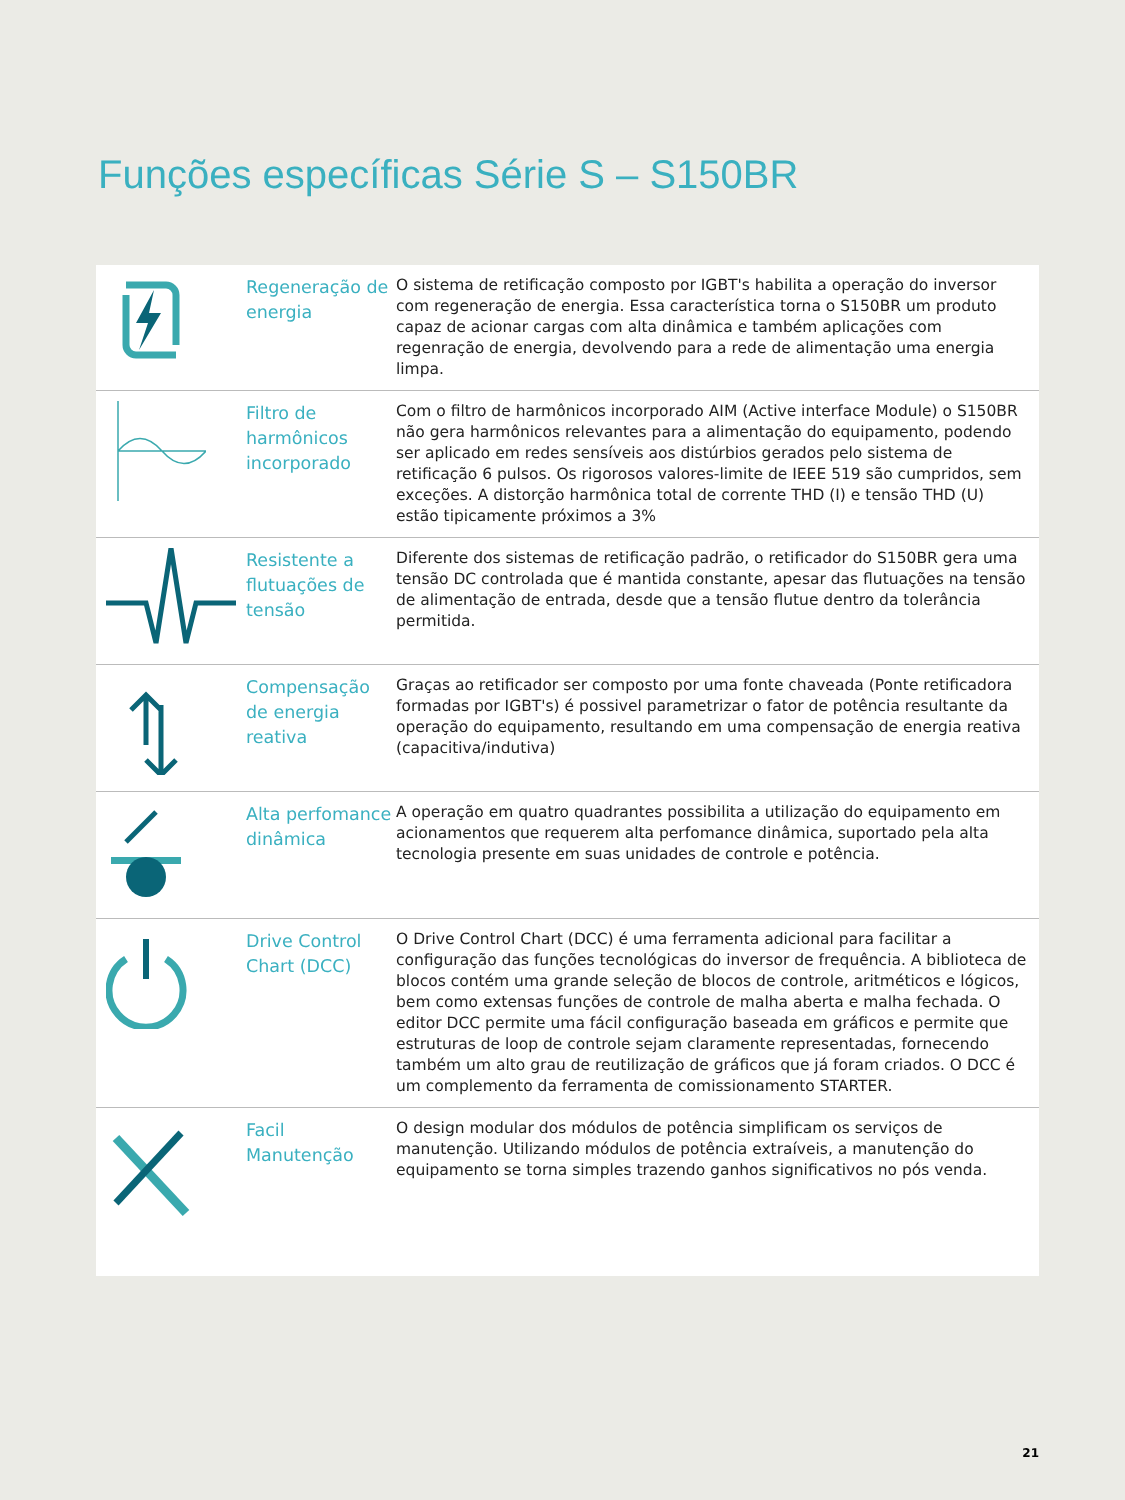Funções específicas Série S – S150BR
| | Regeneração de energia | O sistema de retificação composto por IGBT's habilita a operação do inversor com regeneração de energia. Essa característica torna o S150BR um produto capaz de acionar cargas com alta dinâmica e também aplicações com regenração de energia, devolvendo para a rede de alimentação uma energia limpa. |
| | Filtro de harmônicos incorporado | Com o filtro de harmônicos incorporado AIM (Active interface Module) o S150BR não gera harmônicos relevantes para a alimentação do equipamento, podendo ser aplicado em redes sensíveis aos distúrbios gerados pelo sistema de retificação 6 pulsos. Os rigorosos valores-limite de IEEE 519 são cumpridos, sem exceções. A distorção harmônica total de corrente THD (I) e tensão THD (U) estão tipicamente próximos a 3% |
| | Resistente a flutuações de tensão | Diferente dos sistemas de retificação padrão, o retificador do S150BR gera uma tensão DC controlada que é mantida constante, apesar das flutuações na tensão de alimentação de entrada, desde que a tensão flutue dentro da tolerância permitida. |
| | Compensação de energia reativa | Graças ao retificador ser composto por uma fonte chaveada (Ponte retificadora formadas por IGBT's) é possivel parametrizar o fator de potência resultante da operação do equipamento, resultando em uma compensação de energia reativa (capacitiva/indutiva) |
| | Alta perfomance dinâmica | A operação em quatro quadrantes possibilita a utilização do equipamento em acionamentos que requerem alta perfomance dinâmica, suportado pela alta tecnologia presente em suas unidades de controle e potência. |
| | Drive Control Chart (DCC) | O Drive Control Chart (DCC) é uma ferramenta adicional para facilitar a configuração das funções tecnológicas do inversor de frequência. A biblioteca de blocos contém uma grande seleção de blocos de controle, aritméticos e lógicos, bem como extensas funções de controle de malha aberta e malha fechada. O editor DCC permite uma fácil configuração baseada em gráficos e permite que estruturas de loop de controle sejam claramente representadas, fornecendo também um alto grau de reutilização de gráficos que já foram criados. O DCC é um complemento da ferramenta de comissionamento STARTER. |
| | Facil Manutenção | O design modular dos módulos de potência simplificam os serviços de manutenção. Utilizando módulos de potência extraíveis, a manutenção do equipamento se torna simples trazendo ganhos significativos no pós venda. |
21